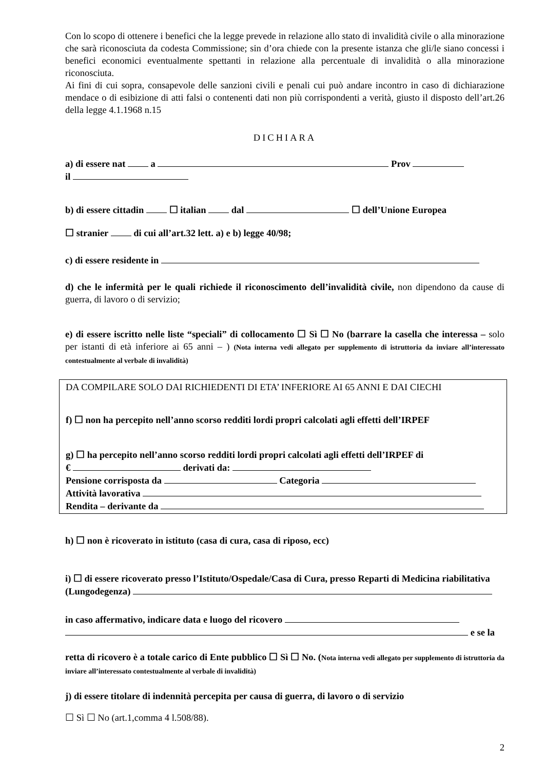Con lo scopo di ottenere i benefici che la legge prevede in relazione allo stato di invalidità civile o alla minorazione che sarà riconosciuta da codesta Commissione; sin d’ora chiede con la presente istanza che gli/le siano concessi i benefici economici eventualmente spettanti in relazione alla percentuale di invalidità o alla minorazione riconosciuta.
Ai fini di cui sopra, consapevole delle sanzioni civili e penali cui può andare incontro in caso di dichiarazione mendace o di esibizione di atti falsi o contenenti dati non più corrispondenti a verità, giusto il disposto dell’art.26 della legge 4.1.1968 n.15
DICHIARA
a) di essere nat a Prov
il
b) di essere cittadin ☐ italian dal ☐ dell’Unione Europea
☐ stranier di cui all’art.32 lett. a) e b) legge 40/98;
c) di essere residente in
d) che le infermità per le quali richiede il riconoscimento dell’invalidità civile, non dipendono da cause di guerra, di lavoro o di servizio;
e) di essere iscritto nelle liste “speciali” di collocamento ☐ Sì ☐ No (barrare la casella che interessa – solo per istanti di età inferiore ai 65 anni – ) (Nota interna vedi allegato per supplemento di istruttoria da inviare all’interessato contestualmente al verbale di invalidità)
DA COMPILARE SOLO DAI RICHIEDENTI DI ETA’ INFERIORE AI 65 ANNI E DAI CIECHI
f) ☐ non ha percepito nell’anno scorso redditi lordi propri calcolati agli effetti dell’IRPEF
g) ☐ ha percepito nell’anno scorso redditi lordi propri calcolati agli effetti dell’IRPEF di
€ derivati da:
Pensione corrisposta da Categoria
Attività lavorativa
Rendita – derivante da
h) ☐ non è ricoverato in istituto (casa di cura, casa di riposo, ecc)
i) ☐ di essere ricoverato presso l’Istituto/Ospedale/Casa di Cura, presso Reparti di Medicina riabilitativa
(Lungodegenza)
in caso affermativo, indicare data e luogo del ricovero
e se la
retta di ricovero è a totale carico di Ente pubblico ☐ Sì ☐ No. (Nota interna vedi allegato per supplemento di istruttoria da inviare all’interessato contestualmente al verbale di invalidità)
j) di essere titolare di indennità percepita per causa di guerra, di lavoro o di servizio
☐ Sì ☐ No (art.1,comma 4 l.508/88).
2